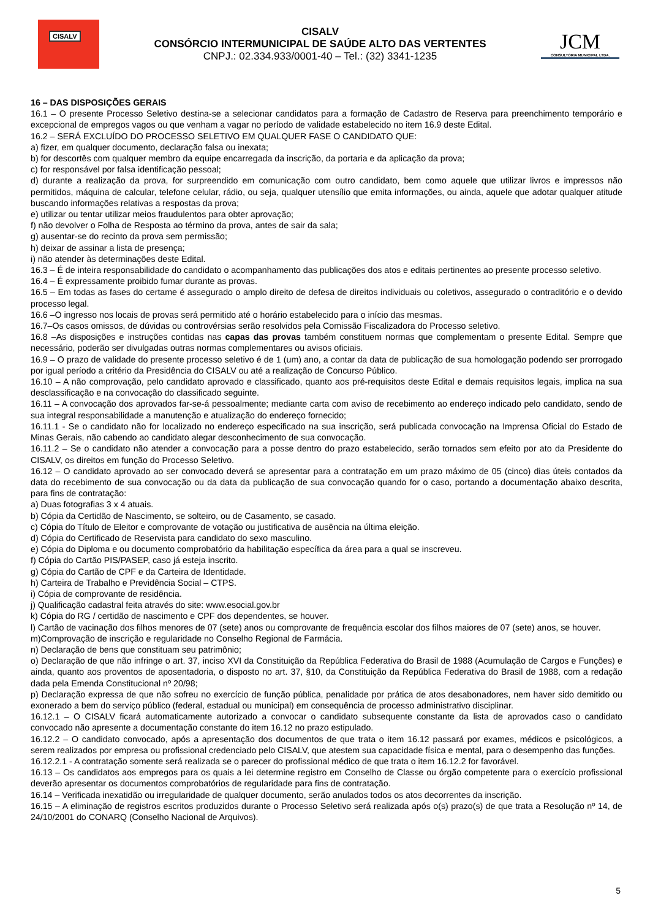CISALV
CISALV
CONSÓRCIO INTERMUNICIPAL DE SAÚDE ALTO DAS VERTENTES
CNPJ.: 02.334.933/0001-40 – Tel.: (32) 3341-1235
JCM
CONSULTORIA MUNICIPAL LTDA.
16 – DAS DISPOSIÇÕES GERAIS
16.1 – O presente Processo Seletivo destina-se a selecionar candidatos para a formação de Cadastro de Reserva para preenchimento temporário e excepcional de empregos vagos ou que venham a vagar no período de validade estabelecido no item 16.9 deste Edital.
16.2 – SERÁ EXCLUÍDO DO PROCESSO SELETIVO EM QUALQUER FASE O CANDIDATO QUE:
a) fizer, em qualquer documento, declaração falsa ou inexata;
b) for descortês com qualquer membro da equipe encarregada da inscrição, da portaria e da aplicação da prova;
c) for responsável por falsa identificação pessoal;
d) durante a realização da prova, for surpreendido em comunicação com outro candidato, bem como aquele que utilizar livros e impressos não permitidos, máquina de calcular, telefone celular, rádio, ou seja, qualquer utensílio que emita informações, ou ainda, aquele que adotar qualquer atitude buscando informações relativas a respostas da prova;
e) utilizar ou tentar utilizar meios fraudulentos para obter aprovação;
f) não devolver o Folha de Resposta ao término da prova, antes de sair da sala;
g) ausentar-se do recinto da prova sem permissão;
h) deixar de assinar a lista de presença;
i) não atender às determinações deste Edital.
16.3 – É de inteira responsabilidade do candidato o acompanhamento das publicações dos atos e editais pertinentes ao presente processo seletivo.
16.4 – É expressamente proibido fumar durante as provas.
16.5 – Em todas as fases do certame é assegurado o amplo direito de defesa de direitos individuais ou coletivos, assegurado o contraditório e o devido processo legal.
16.6 –O ingresso nos locais de provas será permitido até o horário estabelecido para o início das mesmas.
16.7–Os casos omissos, de dúvidas ou controvérsias serão resolvidos pela Comissão Fiscalizadora do Processo seletivo.
16.8 –As disposições e instruções contidas nas capas das provas também constituem normas que complementam o presente Edital. Sempre que necessário, poderão ser divulgadas outras normas complementares ou avisos oficiais.
16.9 – O prazo de validade do presente processo seletivo é de 1 (um) ano, a contar da data de publicação de sua homologação podendo ser prorrogado por igual período a critério da Presidência do CISALV ou até a realização de Concurso Público.
16.10 – A não comprovação, pelo candidato aprovado e classificado, quanto aos pré-requisitos deste Edital e demais requisitos legais, implica na sua desclassificação e na convocação do classificado seguinte.
16.11 – A convocação dos aprovados far-se-á pessoalmente; mediante carta com aviso de recebimento ao endereço indicado pelo candidato, sendo de sua integral responsabilidade a manutenção e atualização do endereço fornecido;
16.11.1 - Se o candidato não for localizado no endereço especificado na sua inscrição, será publicada convocação na Imprensa Oficial do Estado de Minas Gerais, não cabendo ao candidato alegar desconhecimento de sua convocação.
16.11.2 – Se o candidato não atender a convocação para a posse dentro do prazo estabelecido, serão tornados sem efeito por ato da Presidente do CISALV, os direitos em função do Processo Seletivo.
16.12 – O candidato aprovado ao ser convocado deverá se apresentar para a contratação em um prazo máximo de 05 (cinco) dias úteis contados da data do recebimento de sua convocação ou da data da publicação de sua convocação quando for o caso, portando a documentação abaixo descrita, para fins de contratação:
a) Duas fotografias 3 x 4 atuais.
b) Cópia da Certidão de Nascimento, se solteiro, ou de Casamento, se casado.
c) Cópia do Título de Eleitor e comprovante de votação ou justificativa de ausência na última eleição.
d) Cópia do Certificado de Reservista para candidato do sexo masculino.
e) Cópia do Diploma e ou documento comprobatório da habilitação específica da área para a qual se inscreveu.
f) Cópia do Cartão PIS/PASEP, caso já esteja inscrito.
g) Cópia do Cartão de CPF e da Carteira de Identidade.
h) Carteira de Trabalho e Previdência Social – CTPS.
i) Cópia de comprovante de residência.
j) Qualificação cadastral feita através do site: www.esocial.gov.br
k) Cópia do RG / certidão de nascimento e CPF dos dependentes, se houver.
l) Cartão de vacinação dos filhos menores de 07 (sete) anos ou comprovante de frequência escolar dos filhos maiores de 07 (sete) anos, se houver.
m)Comprovação de inscrição e regularidade no Conselho Regional de Farmácia.
n) Declaração de bens que constituam seu patrimônio;
o) Declaração de que não infringe o art. 37, inciso XVI da Constituição da República Federativa do Brasil de 1988 (Acumulação de Cargos e Funções) e ainda, quanto aos proventos de aposentadoria, o disposto no art. 37, §10, da Constituição da República Federativa do Brasil de 1988, com a redação dada pela Emenda Constitucional nº 20/98;
p) Declaração expressa de que não sofreu no exercício de função pública, penalidade por prática de atos desabonadores, nem haver sido demitido ou exonerado a bem do serviço público (federal, estadual ou municipal) em consequência de processo administrativo disciplinar.
16.12.1 – O CISALV ficará automaticamente autorizado a convocar o candidato subsequente constante da lista de aprovados caso o candidato convocado não apresente a documentação constante do item 16.12 no prazo estipulado.
16.12.2 – O candidato convocado, após a apresentação dos documentos de que trata o item 16.12 passará por exames, médicos e psicológicos, a serem realizados por empresa ou profissional credenciado pelo CISALV, que atestem sua capacidade física e mental, para o desempenho das funções.
16.12.2.1 - A contratação somente será realizada se o parecer do profissional médico de que trata o item 16.12.2 for favorável.
16.13 – Os candidatos aos empregos para os quais a lei determine registro em Conselho de Classe ou órgão competente para o exercício profissional deverão apresentar os documentos comprobatórios de regularidade para fins de contratação.
16.14 – Verificada inexatidão ou irregularidade de qualquer documento, serão anulados todos os atos decorrentes da inscrição.
16.15 – A eliminação de registros escritos produzidos durante o Processo Seletivo será realizada após o(s) prazo(s) de que trata a Resolução nº 14, de 24/10/2001 do CONARQ (Conselho Nacional de Arquivos).
5